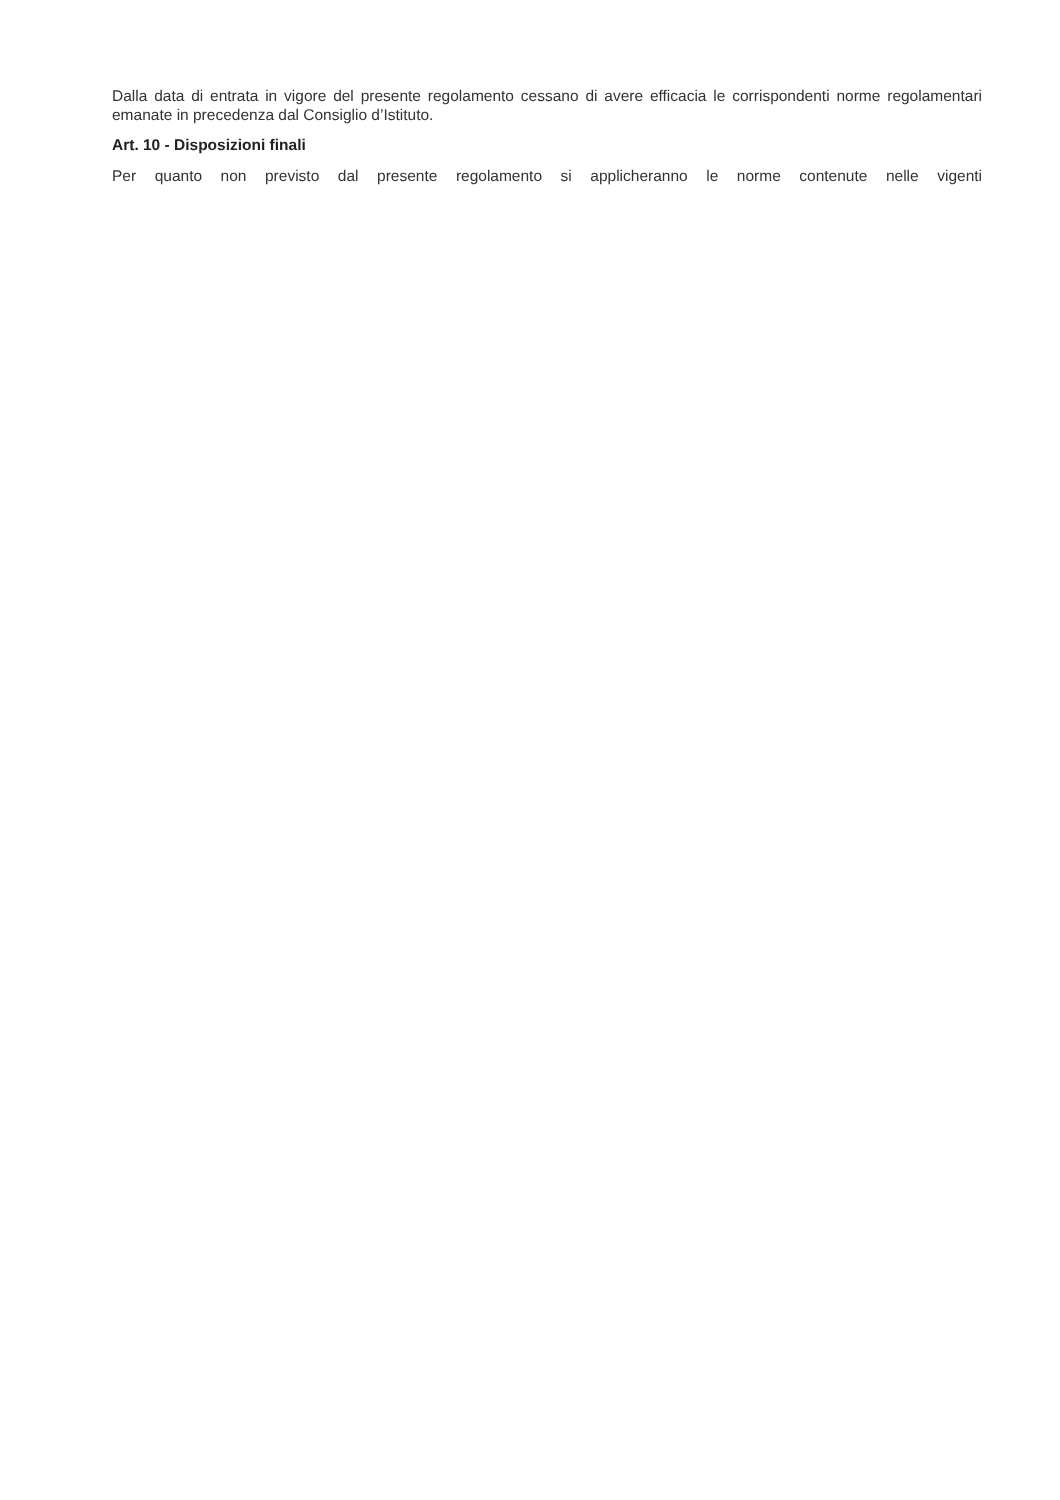Dalla data di entrata in vigore del presente regolamento cessano di avere efficacia le corrispondenti norme regolamentari emanate in precedenza dal Consiglio d’Istituto.
Art. 10 - Disposizioni finali
Per quanto non previsto dal presente regolamento si applicheranno le norme contenute nelle vigenti